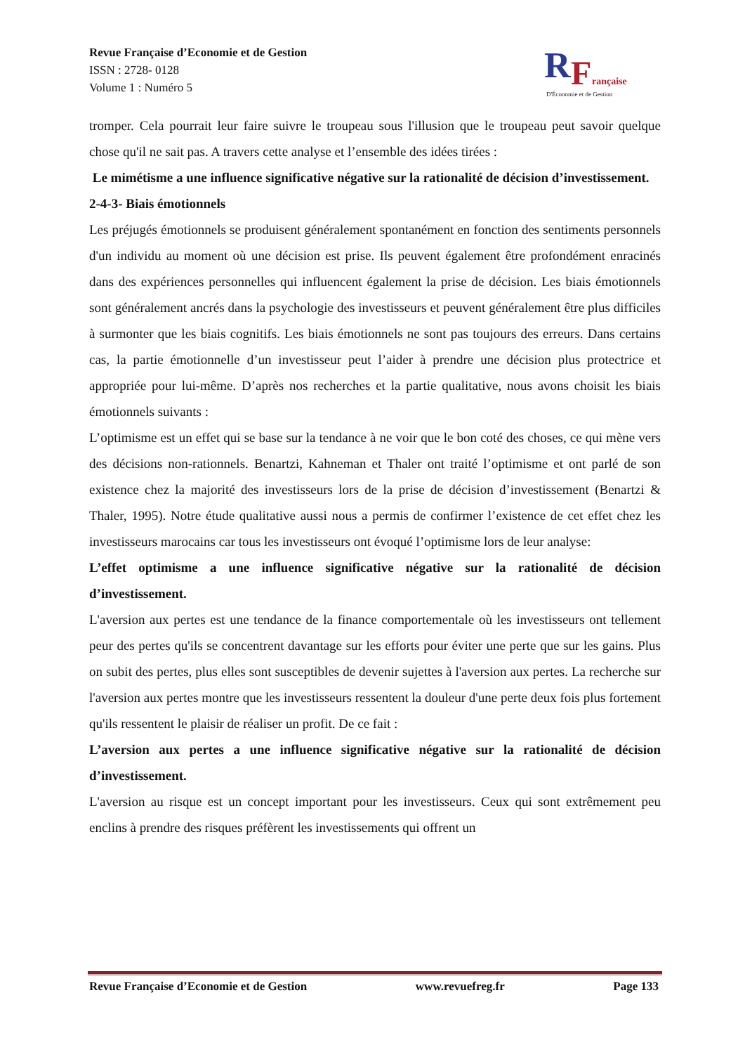Revue Française d’Economie et de Gestion
ISSN : 2728- 0128
Volume 1 : Numéro 5
R
F
rançaise
D'Économie et de Gestion
tromper. Cela pourrait leur faire suivre le troupeau sous l'illusion que le troupeau peut savoir quelque chose qu'il ne sait pas. A travers cette analyse et l’ensemble des idées tirées :
Le mimétisme a une influence significative négative sur la rationalité de décision d’investissement.
2-4-3- Biais émotionnels
Les préjugés émotionnels se produisent généralement spontanément en fonction des sentiments personnels d'un individu au moment où une décision est prise. Ils peuvent également être profondément enracinés dans des expériences personnelles qui influencent également la prise de décision. Les biais émotionnels sont généralement ancrés dans la psychologie des investisseurs et peuvent généralement être plus difficiles à surmonter que les biais cognitifs. Les biais émotionnels ne sont pas toujours des erreurs. Dans certains cas, la partie émotionnelle d’un investisseur peut l’aider à prendre une décision plus protectrice et appropriée pour lui-même. D’après nos recherches et la partie qualitative, nous avons choisit les biais émotionnels suivants :
L’optimisme est un effet qui se base sur la tendance à ne voir que le bon coté des choses, ce qui mène vers des décisions non-rationnels. Benartzi, Kahneman et Thaler ont traité l’optimisme et ont parlé de son existence chez la majorité des investisseurs lors de la prise de décision d’investissement (Benartzi & Thaler, 1995). Notre étude qualitative aussi nous a permis de confirmer l’existence de cet effet chez les investisseurs marocains car tous les investisseurs ont évoqué l’optimisme lors de leur analyse:
L’effet optimisme a une influence significative négative sur la rationalité de décision d’investissement.
L'aversion aux pertes est une tendance de la finance comportementale où les investisseurs ont tellement peur des pertes qu'ils se concentrent davantage sur les efforts pour éviter une perte que sur les gains. Plus on subit des pertes, plus elles sont susceptibles de devenir sujettes à l'aversion aux pertes. La recherche sur l'aversion aux pertes montre que les investisseurs ressentent la douleur d'une perte deux fois plus fortement qu'ils ressentent le plaisir de réaliser un profit. De ce fait :
L’aversion aux pertes a une influence significative négative sur la rationalité de décision d’investissement.
L'aversion au risque est un concept important pour les investisseurs. Ceux qui sont extrêmement peu enclins à prendre des risques préfèrent les investissements qui offrent un
Revue Française d’Economie et de Gestion www.revuefreg.fr Page 133